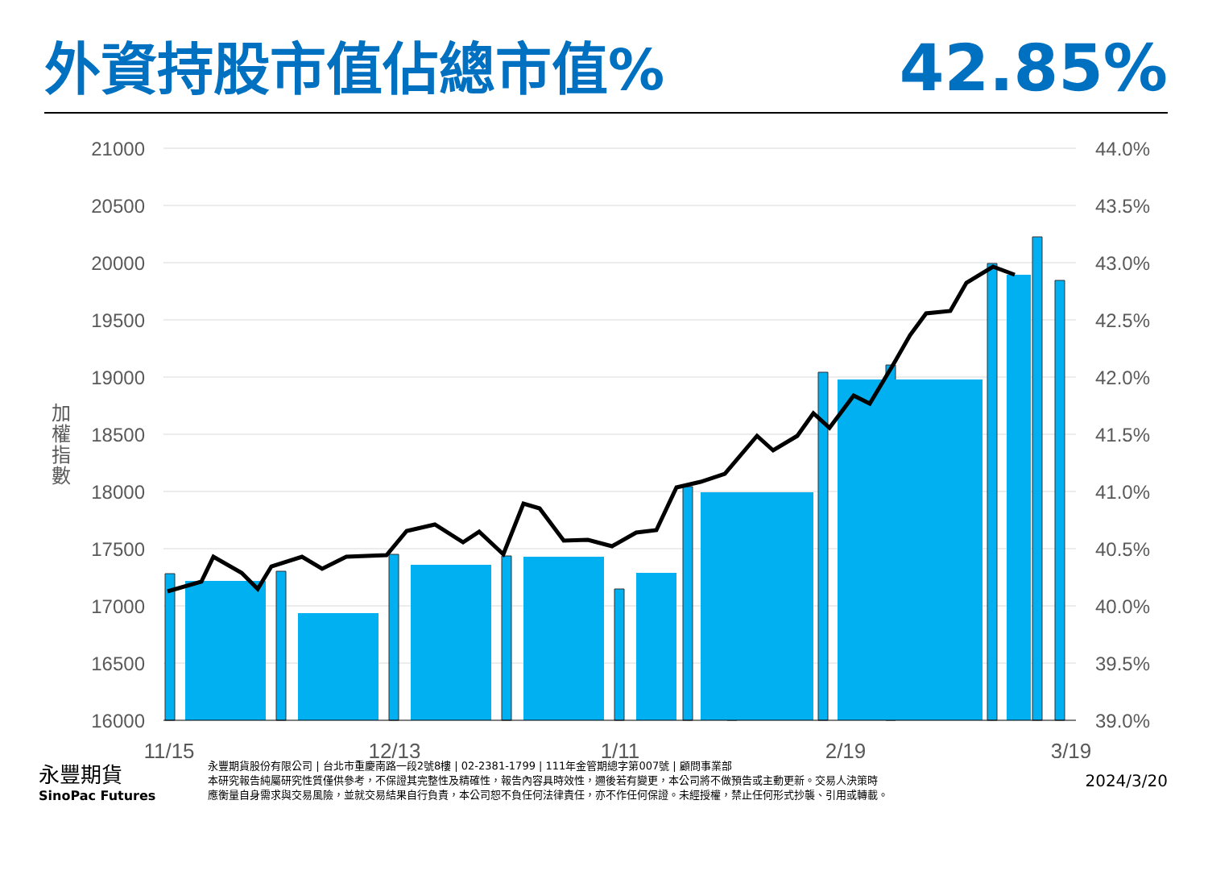外資持股市值佔總市值%
42.85%
21000
20500
20000
19500
19000
18500
18000
17500
17000
16500
16000
44.0%
43.5%
43.0%
42.5%
42.0%
41.5%
41.0%
40.5%
40.0%
39.5%
39.0%
加
權
指
數
11/15
12/13
1/11
2/19
3/19
永豐期貨
SinoPac Futures
永豐期貨股份有限公司 | 台北市重慶南路一段2號8樓 | 02-2381-1799 | 111年金管期總字第007號 | 顧問事業部
本研究報告純屬研究性質僅供參考，不保證其完整性及精確性，報告內容具時效性，邇後若有變更，本公司將不做預告或主動更新。交易人決策時
應衡量自身需求與交易風險，並就交易結果自行負責，本公司恕不負任何法律責任，亦不作任何保證。未經授權，禁止任何形式抄襲、引用或轉載。
2024/3/20